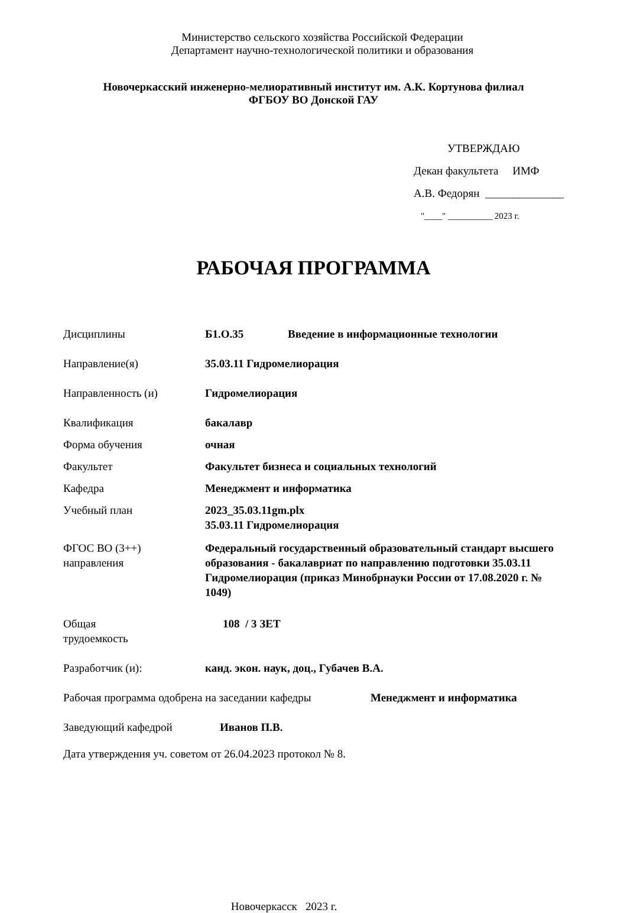Министерство сельского хозяйства Российской Федерации
Департамент научно-технологической политики и образования
Новочеркасский инженерно-мелиоративный институт им. А.К. Кортунова филиал
ФГБОУ ВО Донской ГАУ
УТВЕРЖДАЮ
Декан факультета ИМФ
А.В. Федорян ______________
"____" __________ 2023 г.
РАБОЧАЯ ПРОГРАММА
Дисциплины Б1.О.35 Введение в информационные технологии
Направление(я) 35.03.11 Гидромелиорация
Направленность (и) Гидромелиорация
Квалификация бакалавр
Форма обучения очная
Факультет Факультет бизнеса и социальных технологий
Кафедра Менеджмент и информатика
Учебный план 2023_35.03.11gm.plx
35.03.11 Гидромелиорация
ФГОС ВО (3++)
направления Федеральный государственный образовательный стандарт высшего образования - бакалавриат по направлению подготовки 35.03.11 Гидромелиорация (приказ Минобрнауки России от 17.08.2020 г. № 1049)
Общая
трудоемкость 108 / 3 ЗЕТ
Разработчик (и): канд. экон. наук, доц., Губачев В.А.
Рабочая программа одобрена на заседании кафедры Менеджмент и информатика
Заведующий кафедрой Иванов П.В.
Дата утверждения уч. советом от 26.04.2023 протокол № 8.
Новочеркасск 2023 г.